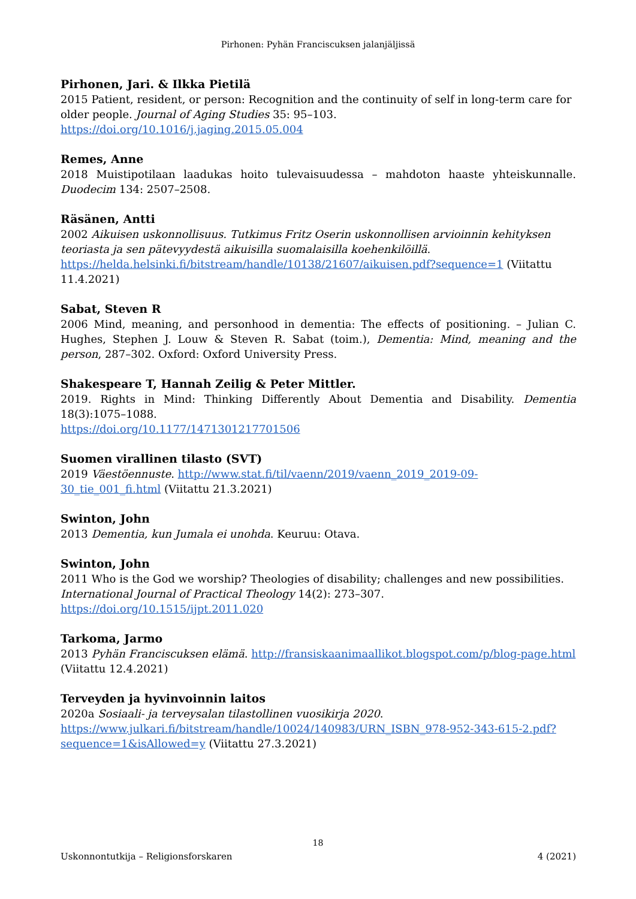Pirhonen: Pyhän Franciscuksen jalanjäljissä
Pirhonen, Jari. & Ilkka Pietilä
2015 Patient, resident, or person: Recognition and the continuity of self in long-term care for older people. Journal of Aging Studies 35: 95–103.
https://doi.org/10.1016/j.jaging.2015.05.004
Remes, Anne
2018 Muistipotilaan laadukas hoito tulevaisuudessa – mahdoton haaste yhteiskunnalle. Duodecim 134: 2507–2508.
Räsänen, Antti
2002 Aikuisen uskonnollisuus. Tutkimus Fritz Oserin uskonnollisen arvioinnin kehityksen teoriasta ja sen pätevyydestä aikuisilla suomalaisilla koehenkilöillä.
https://helda.helsinki.fi/bitstream/handle/10138/21607/aikuisen.pdf?sequence=1 (Viitattu 11.4.2021)
Sabat, Steven R
2006 Mind, meaning, and personhood in dementia: The effects of positioning. – Julian C. Hughes, Stephen J. Louw & Steven R. Sabat (toim.), Dementia: Mind, meaning and the person, 287–302. Oxford: Oxford University Press.
Shakespeare T, Hannah Zeilig & Peter Mittler.
2019. Rights in Mind: Thinking Differently About Dementia and Disability. Dementia 18(3):1075–1088.
https://doi.org/10.1177/1471301217701506
Suomen virallinen tilasto (SVT)
2019 Väestöennuste. http://www.stat.fi/til/vaenn/2019/vaenn_2019_2019-09-30_tie_001_fi.html (Viitattu 21.3.2021)
Swinton, John
2013 Dementia, kun Jumala ei unohda. Keuruu: Otava.
Swinton, John
2011 Who is the God we worship? Theologies of disability; challenges and new possibilities. International Journal of Practical Theology 14(2): 273–307.
https://doi.org/10.1515/ijpt.2011.020
Tarkoma, Jarmo
2013 Pyhän Franciscuksen elämä. http://fransiskaanimaallikot.blogspot.com/p/blog-page.html (Viitattu 12.4.2021)
Terveyden ja hyvinvoinnin laitos
2020a Sosiaali- ja terveysalan tilastollinen vuosikirja 2020.
https://www.julkari.fi/bitstream/handle/10024/140983/URN_ISBN_978-952-343-615-2.pdf?sequence=1&isAllowed=y (Viitattu 27.3.2021)
18
Uskonnontutkija – Religionsforskaren 4 (2021)